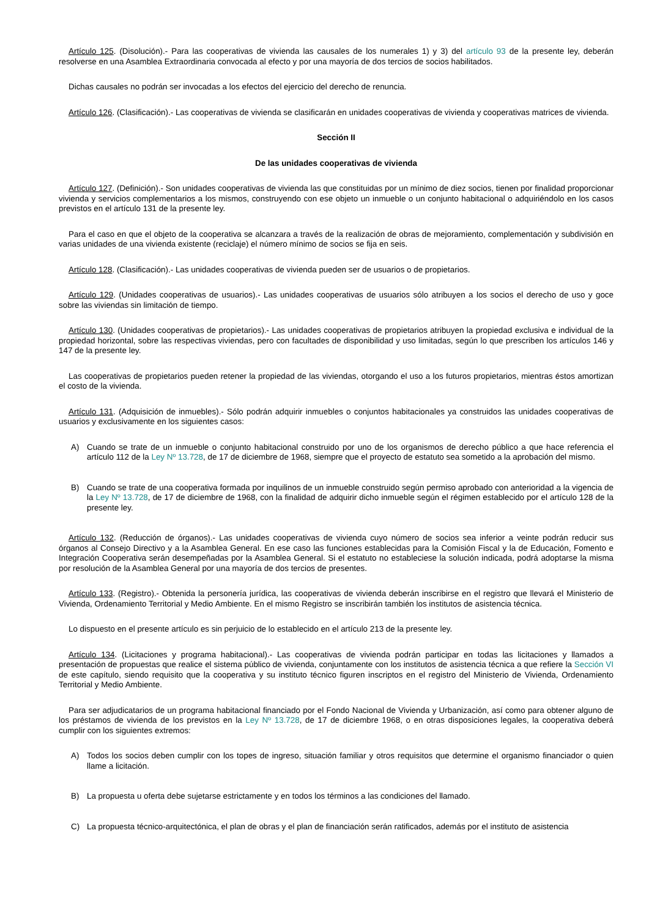Artículo 125. (Disolución).- Para las cooperativas de vivienda las causales de los numerales 1) y 3) del artículo 93 de la presente ley, deberán resolverse en una Asamblea Extraordinaria convocada al efecto y por una mayoría de dos tercios de socios habilitados.
Dichas causales no podrán ser invocadas a los efectos del ejercicio del derecho de renuncia.
Artículo 126. (Clasificación).- Las cooperativas de vivienda se clasificarán en unidades cooperativas de vivienda y cooperativas matrices de vivienda.
Sección II
De las unidades cooperativas de vivienda
Artículo 127. (Definición).- Son unidades cooperativas de vivienda las que constituidas por un mínimo de diez socios, tienen por finalidad proporcionar vivienda y servicios complementarios a los mismos, construyendo con ese objeto un inmueble o un conjunto habitacional o adquiriéndolo en los casos previstos en el artículo 131 de la presente ley.
Para el caso en que el objeto de la cooperativa se alcanzara a través de la realización de obras de mejoramiento, complementación y subdivisión en varias unidades de una vivienda existente (reciclaje) el número mínimo de socios se fija en seis.
Artículo 128. (Clasificación).- Las unidades cooperativas de vivienda pueden ser de usuarios o de propietarios.
Artículo 129. (Unidades cooperativas de usuarios).- Las unidades cooperativas de usuarios sólo atribuyen a los socios el derecho de uso y goce sobre las viviendas sin limitación de tiempo.
Artículo 130. (Unidades cooperativas de propietarios).- Las unidades cooperativas de propietarios atribuyen la propiedad exclusiva e individual de la propiedad horizontal, sobre las respectivas viviendas, pero con facultades de disponibilidad y uso limitadas, según lo que prescriben los artículos 146 y 147 de la presente ley.
Las cooperativas de propietarios pueden retener la propiedad de las viviendas, otorgando el uso a los futuros propietarios, mientras éstos amortizan el costo de la vivienda.
Artículo 131. (Adquisición de inmuebles).- Sólo podrán adquirir inmuebles o conjuntos habitacionales ya construidos las unidades cooperativas de usuarios y exclusivamente en los siguientes casos:
A) Cuando se trate de un inmueble o conjunto habitacional construido por uno de los organismos de derecho público a que hace referencia el artículo 112 de la Ley Nº 13.728, de 17 de diciembre de 1968, siempre que el proyecto de estatuto sea sometido a la aprobación del mismo.
B) Cuando se trate de una cooperativa formada por inquilinos de un inmueble construido según permiso aprobado con anterioridad a la vigencia de la Ley Nº 13.728, de 17 de diciembre de 1968, con la finalidad de adquirir dicho inmueble según el régimen establecido por el artículo 128 de la presente ley.
Artículo 132. (Reducción de órganos).- Las unidades cooperativas de vivienda cuyo número de socios sea inferior a veinte podrán reducir sus órganos al Consejo Directivo y a la Asamblea General. En ese caso las funciones establecidas para la Comisión Fiscal y la de Educación, Fomento e Integración Cooperativa serán desempeñadas por la Asamblea General. Si el estatuto no estableciese la solución indicada, podrá adoptarse la misma por resolución de la Asamblea General por una mayoría de dos tercios de presentes.
Artículo 133. (Registro).- Obtenida la personería jurídica, las cooperativas de vivienda deberán inscribirse en el registro que llevará el Ministerio de Vivienda, Ordenamiento Territorial y Medio Ambiente. En el mismo Registro se inscribirán también los institutos de asistencia técnica.
Lo dispuesto en el presente artículo es sin perjuicio de lo establecido en el artículo 213 de la presente ley.
Artículo 134. (Licitaciones y programa habitacional).- Las cooperativas de vivienda podrán participar en todas las licitaciones y llamados a presentación de propuestas que realice el sistema público de vivienda, conjuntamente con los institutos de asistencia técnica a que refiere la Sección VI de este capítulo, siendo requisito que la cooperativa y su instituto técnico figuren inscriptos en el registro del Ministerio de Vivienda, Ordenamiento Territorial y Medio Ambiente.
Para ser adjudicatarios de un programa habitacional financiado por el Fondo Nacional de Vivienda y Urbanización, así como para obtener alguno de los préstamos de vivienda de los previstos en la Ley Nº 13.728, de 17 de diciembre 1968, o en otras disposiciones legales, la cooperativa deberá cumplir con los siguientes extremos:
A) Todos los socios deben cumplir con los topes de ingreso, situación familiar y otros requisitos que determine el organismo financiador o quien llame a licitación.
B) La propuesta u oferta debe sujetarse estrictamente y en todos los términos a las condiciones del llamado.
C) La propuesta técnico-arquitectónica, el plan de obras y el plan de financiación serán ratificados, además por el instituto de asistencia